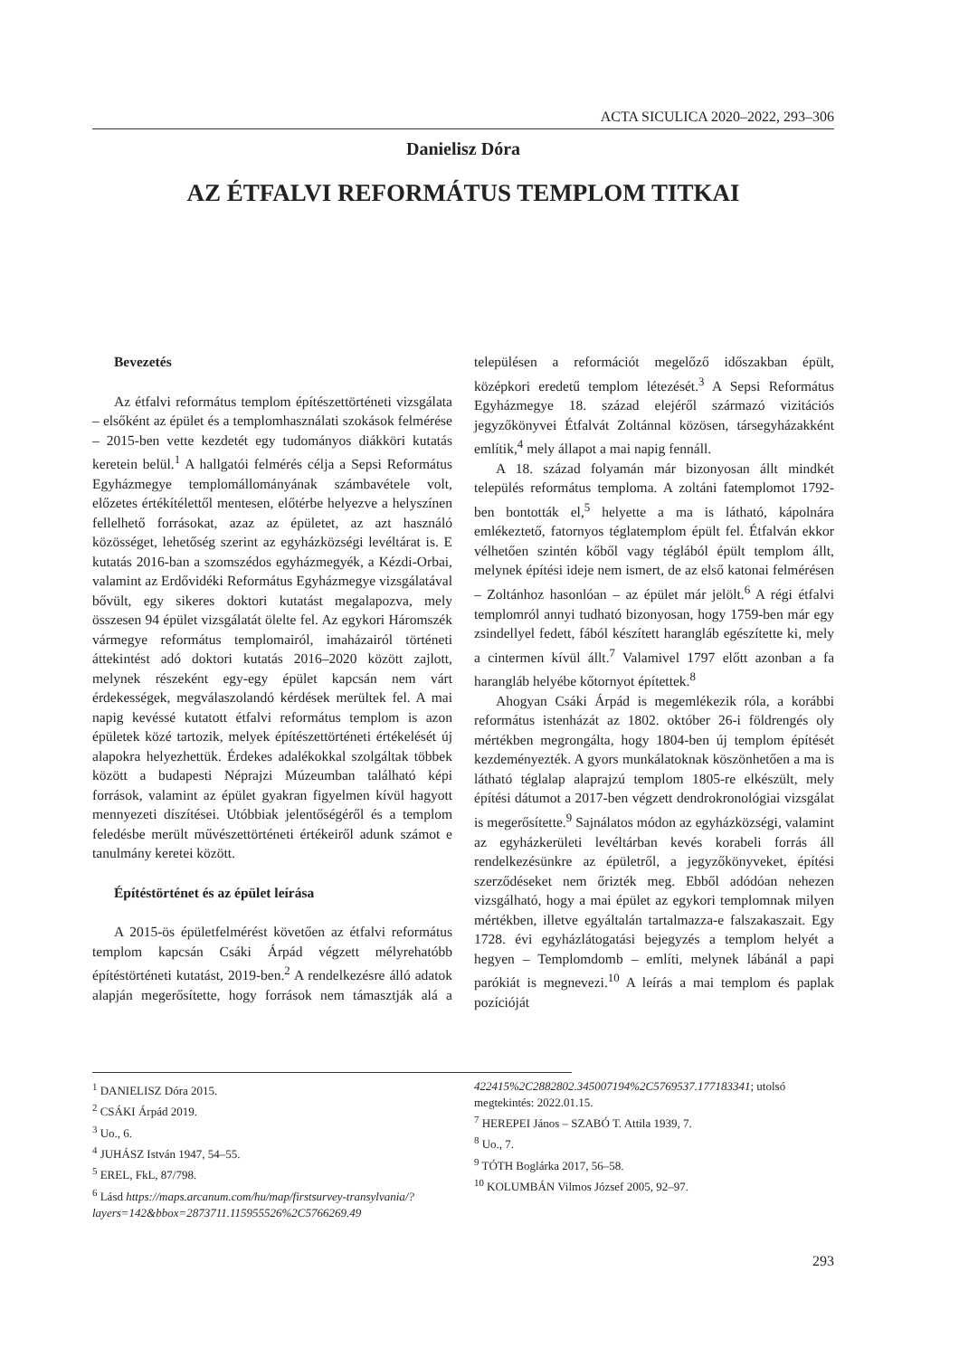ACTA SICULICA 2020–2022, 293–306
Danielisz Dóra
AZ ÉTFALVI REFORMÁTUS TEMPLOM TITKAI
Bevezetés
Az étfalvi református templom építészettörténeti vizsgálata – elsőként az épület és a templomhasználati szokások felmérése – 2015-ben vette kezdetét egy tudományos diákköri kutatás keretein belül.<sup>1</sup> A hallgatói felmérés célja a Sepsi Református Egyházmegye templomállományának számbavétele volt, előzetes értékítélettől mentesen, előtérbe helyezve a helyszínen fellelhető forrásokat, azaz az épületet, az azt használó közösséget, lehetőség szerint az egyházközségi levéltárat is. E kutatás 2016-ban a szomszédos egyházmegyék, a Kézdi-Orbai, valamint az Erdővidéki Református Egyházmegye vizsgálatával bővült, egy sikeres doktori kutatást megalapozva, mely összesen 94 épület vizsgálatát ölelte fel. Az egykori Háromszék vármegye református templomairól, imaházairól történeti áttekintést adó doktori kutatás 2016–2020 között zajlott, melynek részeként egy-egy épület kapcsán nem várt érdekességek, megválaszolandó kérdések merültek fel. A mai napig kevéssé kutatott étfalvi református templom is azon épületek közé tartozik, melyek építészettörténeti értékelését új alapokra helyezhettük. Érdekes adalékokkal szolgáltak többek között a budapesti Néprajzi Múzeumban található képi források, valamint az épület gyakran figyelmen kívül hagyott mennyezeti díszítései. Utóbbiak jelentőségéről és a templom feledésbe merült művészettörténeti értékeiről adunk számot e tanulmány keretei között.
Építéstörténet és az épület leírása
A 2015-ös épületfelmérést követően az étfalvi református templom kapcsán Csáki Árpád végzett mélyrehatóbb építéstörténeti kutatást, 2019-ben.<sup>2</sup> A rendelkezésre álló adatok alapján megerősítette, hogy források nem támasztják alá a településen a reformációt megelőző időszakban épült, középkori eredetű templom létezését.<sup>3</sup> A Sepsi Református Egyházmegye 18. század elejéről származó vizitációs jegyzőkönyvei Étfalvát Zoltánnal közösen, társegyházakként említik,<sup>4</sup> mely állapot a mai napig fennáll.
A 18. század folyamán már bizonyosan állt mindkét település református temploma. A zoltáni fatemplomot 1792-ben bontották el,<sup>5</sup> helyette a ma is látható, kápolnára emlékeztető, fatornyos téglatemplom épült fel. Étfalván ekkor vélhetően szintén kőből vagy téglából épült templom állt, melynek építési ideje nem ismert, de az első katonai felmérésen – Zoltánhoz hasonlóan – az épület már jelölt.<sup>6</sup> A régi étfalvi templomról annyi tudható bizonyosan, hogy 1759-ben már egy zsindellyel fedett, fából készített harangláb egészítette ki, mely a cintermen kívül állt.<sup>7</sup> Valamivel 1797 előtt azonban a fa harangláb helyébe kőtornyot építettek.<sup>8</sup>
Ahogyan Csáki Árpád is megemlékezik róla, a korábbi református istenházát az 1802. október 26-i földrengés oly mértékben megrongálta, hogy 1804-ben új templom építését kezdeményezték. A gyors munkálatoknak köszönhetően a ma is látható téglalap alaprajzú templom 1805-re elkészült, mely építési dátumot a 2017-ben végzett dendrokronológiai vizsgálat is megerősítette.<sup>9</sup> Sajnálatos módon az egyházközségi, valamint az egyházkerületi levéltárban kevés korabeli forrás áll rendelkezésünkre az épületről, a jegyzőkönyveket, építési szerződéseket nem őrizték meg. Ebből adódóan nehezen vizsgálható, hogy a mai épület az egykori templomnak milyen mértékben, illetve egyáltalán tartalmazza-e falszakaszait. Egy 1728. évi egyházlátogatási bejegyzés a templom helyét a hegyen – Templomdomb – említi, melynek lábánál a papi parókiát is megnevezi.<sup>10</sup> A leírás a mai templom és paplak pozícióját
<sup>1</sup> DANIELISZ Dóra 2015.
<sup>2</sup> CSÁKI Árpád 2019.
<sup>3</sup> Uo., 6.
<sup>4</sup> JUHÁSZ István 1947, 54–55.
<sup>5</sup> EREL, FkL, 87/798.
<sup>6</sup> Lásd https://maps.arcanum.com/hu/map/firstsurvey-transylvania/?layers=142&bbox=2873711.115955526%2C5766269.49 422415%2C2882802.345007194%2C5769537.177183341; utolsó megtekintés: 2022.01.15.
<sup>7</sup> HEREPEI János – SZABÓ T. Attila 1939, 7.
<sup>8</sup> Uo., 7.
<sup>9</sup> TÓTH Boglárka 2017, 56–58.
<sup>10</sup> KOLUMBÁN Vilmos József 2005, 92–97.
293